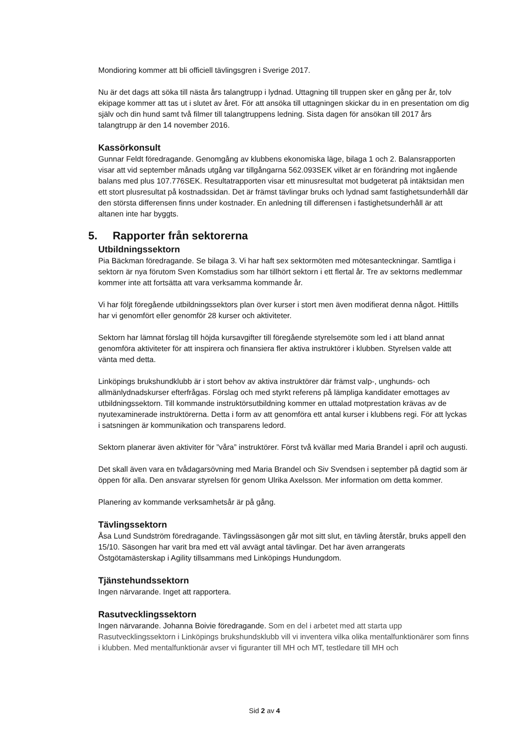Mondioring kommer att bli officiell tävlingsgren i Sverige 2017.
Nu är det dags att söka till nästa års talangtrupp i lydnad. Uttagning till truppen sker en gång per år, tolv ekipage kommer att tas ut i slutet av året. För att ansöka till uttagningen skickar du in en presentation om dig själv och din hund samt två filmer till talangtruppens ledning. Sista dagen för ansökan till 2017 års talangtrupp är den 14 november 2016.
Kassörkonsult
Gunnar Feldt föredragande. Genomgång av klubbens ekonomiska läge, bilaga 1 och 2. Balansrapporten visar att vid september månads utgång var tillgångarna 562.093SEK vilket är en förändring mot ingående balans med plus 107.776SEK. Resultatrapporten visar ett minusresultat mot budgeterat på intäktsidan men ett stort plusresultat på kostnadssidan. Det är främst tävlingar bruks och lydnad samt fastighetsunderhåll där den största differensen finns under kostnader. En anledning till differensen i fastighetsunderhåll är att altanen inte har byggts.
5. Rapporter från sektorerna
Utbildningssektorn
Pia Bäckman föredragande. Se bilaga 3. Vi har haft sex sektormöten med mötesanteckningar. Samtliga i sektorn är nya förutom Sven Komstadius som har tillhört sektorn i ett flertal år. Tre av sektorns medlemmar kommer inte att fortsätta att vara verksamma kommande år.
Vi har följt föregående utbildningssektors plan över kurser i stort men även modifierat denna något. Hittills har vi genomfört eller genomför 28 kurser och aktiviteter.
Sektorn har lämnat förslag till höjda kursavgifter till föregående styrelsemöte som led i att bland annat genomföra aktiviteter för att inspirera och finansiera fler aktiva instruktörer i klubben. Styrelsen valde att vänta med detta.
Linköpings brukshundklubb är i stort behov av aktiva instruktörer där främst valp-, unghunds- och allmänlydnadskurser efterfrågas. Förslag och med styrkt referens på lämpliga kandidater emottages av utbildningssektorn. Till kommande instruktörsutbildning kommer en uttalad motprestation krävas av de nyutexaminerade instruktörerna. Detta i form av att genomföra ett antal kurser i klubbens regi. För att lyckas i satsningen är kommunikation och transparens ledord.
Sektorn planerar även aktiviter för ”våra” instruktörer. Först två kvällar med Maria Brandel i april och augusti.
Det skall även vara en tvådagarsövning med Maria Brandel och Siv Svendsen i september på dagtid som är öppen för alla. Den ansvarar styrelsen för genom Ulrika Axelsson. Mer information om detta kommer.
Planering av kommande verksamhetsår är på gång.
Tävlingssektorn
Åsa Lund Sundström föredragande. Tävlingssäsongen går mot sitt slut, en tävling återstår, bruks appell den 15/10. Säsongen har varit bra med ett väl avvägt antal tävlingar. Det har även arrangerats Östgötamästerskap i Agility tillsammans med Linköpings Hundungdom.
Tjänstehundssektorn
Ingen närvarande. Inget att rapportera.
Rasutvecklingssektorn
Ingen närvarande. Johanna Boivie föredragande. Som en del i arbetet med att starta upp Rasutvecklingssektorn i Linköpings brukshundsklubb vill vi inventera vilka olika mentalfunktionärer som finns i klubben. Med mentalfunktionär avser vi figuranter till MH och MT, testledare till MH och
Sid 2 av 4